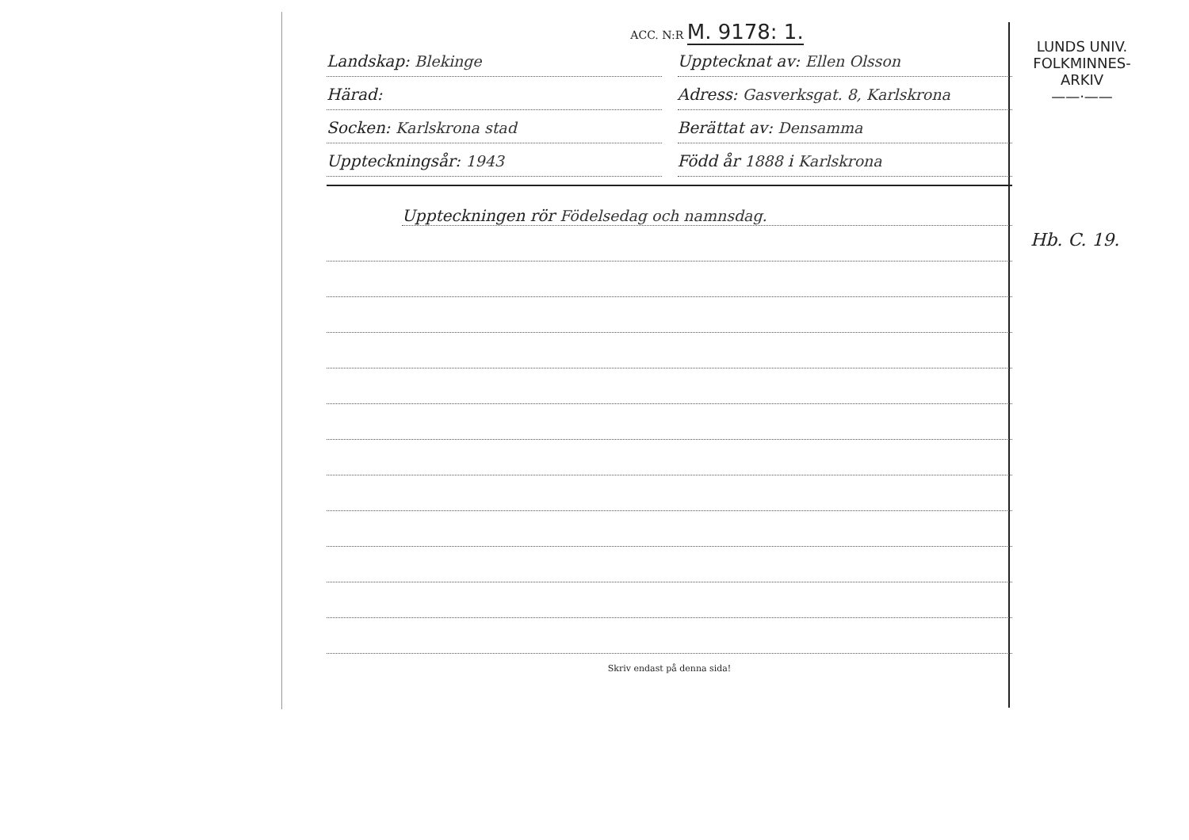ACC. N:R M. 9178: 1.
Landskap: Blekinge Uppteck­nat av: Ellen Olsson
Härad: Adress: Gasverksgat. 8, Karlskrona
Socken: Karlskrona stad Berättat av: Densamma
Uppteckningsår: 1943 Född år 1888 i Karlskrona
Uppteckningen rör Födelsedag och namnsdag.
Skriv endast på denna sida!
LUNDS UNIV.
FOLKMINNES-
ARKIV
——·——
Hb. C. 19.